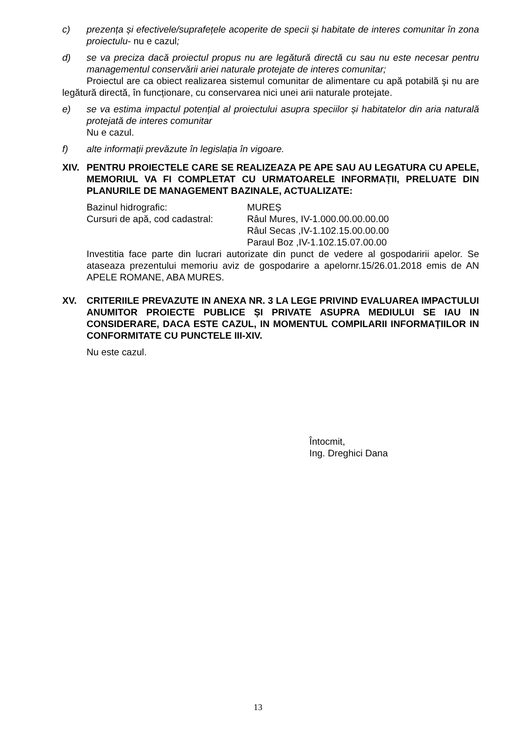c) prezența și efectivele/suprafețele acoperite de specii și habitate de interes comunitar în zona proiectulu- nu e cazul;
d) se va preciza dacă proiectul propus nu are legătură directă cu sau nu este necesar pentru managementul conservării ariei naturale protejate de interes comunitar;
Proiectul are ca obiect realizarea sistemul comunitar de alimentare cu apă potabilă şi nu are legătură directă, în funcționare, cu conservarea nici unei arii naturale protejate.
e) se va estima impactul potențial al proiectului asupra speciilor și habitatelor din aria naturală protejată de interes comunitar
Nu e cazul.
f) alte informații prevăzute în legislația în vigoare.
XIV. PENTRU PROIECTELE CARE SE REALIZEAZA PE APE SAU AU LEGATURA CU APELE, MEMORIUL VA FI COMPLETAT CU URMATOARELE INFORMAȚII, PRELUATE DIN PLANURILE DE MANAGEMENT BAZINALE, ACTUALIZATE:
Bazinul hidrografic: MUREȘ
Cursuri de apă, cod cadastral: Râul Mures, IV-1.000.00.00.00.00
Râul Secas ,IV-1.102.15.00.00.00
Paraul Boz ,IV-1.102.15.07.00.00
Investitia face parte din lucrari autorizate din punct de vedere al gospodaririi apelor. Se ataseaza prezentului memoriu aviz de gospodarire a apelornr.15/26.01.2018 emis de AN APELE ROMANE, ABA MURES.
XV. CRITERIILE PREVAZUTE IN ANEXA NR. 3 LA LEGE PRIVIND EVALUAREA IMPACTULUI ANUMITOR PROIECTE PUBLICE ȘI PRIVATE ASUPRA MEDIULUI SE IAU IN CONSIDERARE, DACA ESTE CAZUL, IN MOMENTUL COMPILARII INFORMAȚIILOR IN CONFORMITATE CU PUNCTELE III-XIV.
Nu este cazul.
Întocmit,
Ing. Dreghici Dana
13